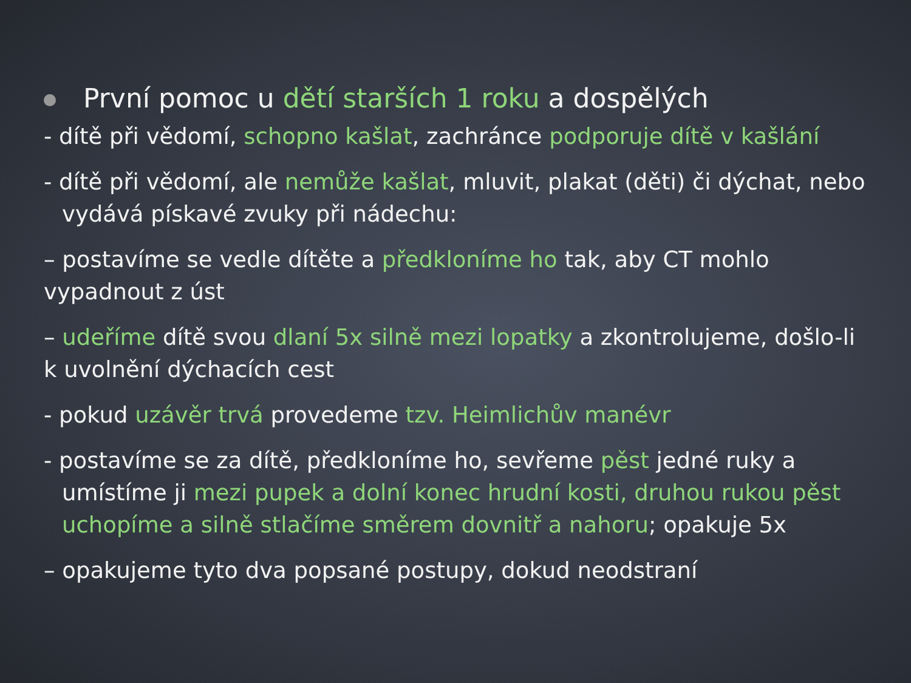První pomoc u dětí starších 1 roku a dospělých
- dítě při vědomí, schopno kašlat, zachránce podporuje dítě v kašlání
- dítě při vědomí, ale nemůže kašlat, mluvit, plakat (děti) či dýchat, nebo vydává pískavé zvuky při nádechu:
– postavíme se vedle dítěte a předkloníme ho tak, aby CT mohlo vypadnout z úst
– udeříme dítě svou dlaní 5x silně mezi lopatky a zkontrolujeme, došlo-li k uvolnění dýchacích cest
- pokud uzávěr trvá provedeme tzv. Heimlichův manévr
- postavíme se za dítě, předkloníme ho, sevřeme pěst jedné ruky a umístíme ji mezi pupek a dolní konec hrudní kosti, druhou rukou pěst uchopíme a silně stlačíme směrem dovnitř a nahoru; opakuje 5x
– opakujeme tyto dva popsané postupy, dokud neodstraní